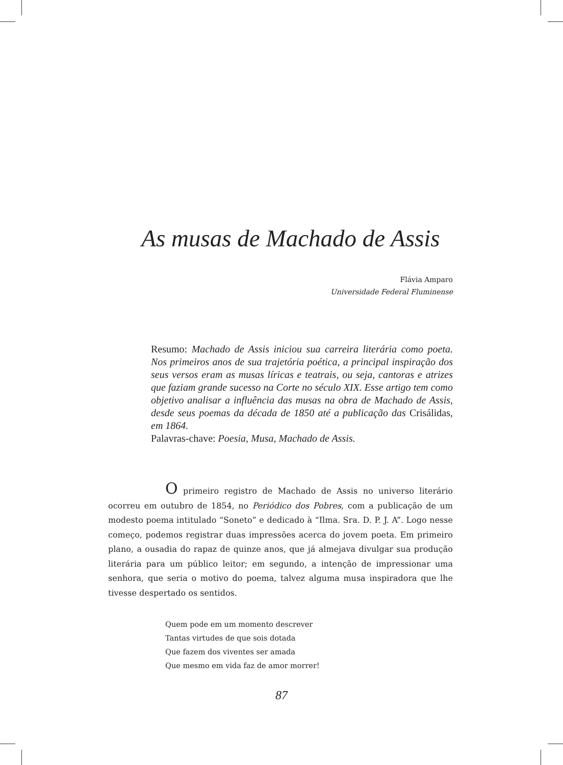As musas de Machado de Assis
Flávia Amparo
Universidade Federal Fluminense
Resumo: Machado de Assis iniciou sua carreira literária como poeta. Nos primeiros anos de sua trajetória poética, a principal inspiração dos seus versos eram as musas líricas e teatrais, ou seja, cantoras e atrizes que faziam grande sucesso na Corte no século XIX. Esse artigo tem como objetivo analisar a influência das musas na obra de Machado de Assis, desde seus poemas da década de 1850 até a publicação das Crisálidas, em 1864.
Palavras-chave: Poesia, Musa, Machado de Assis.
O primeiro registro de Machado de Assis no universo literário ocorreu em outubro de 1854, no Periódico dos Pobres, com a publicação de um modesto poema intitulado “Soneto” e dedicado à “Ilma. Sra. D. P. J. A”. Logo nesse começo, podemos registrar duas impressões acerca do jovem poeta. Em primeiro plano, a ousadia do rapaz de quinze anos, que já almejava divulgar sua produção literária para um público leitor; em segundo, a intenção de impressionar uma senhora, que seria o motivo do poema, talvez alguma musa inspiradora que lhe tivesse despertado os sentidos.
Quem pode em um momento descrever
Tantas virtudes de que sois dotada
Que fazem dos viventes ser amada
Que mesmo em vida faz de amor morrer!
87